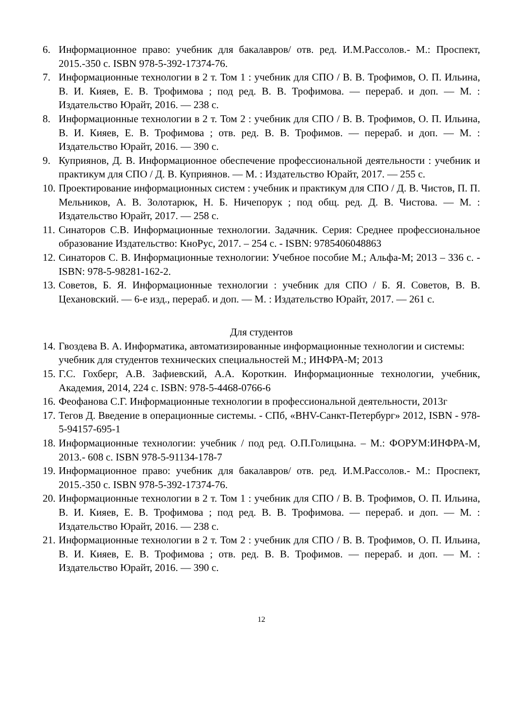6. Информационное право: учебник для бакалавров/ отв. ред. И.М.Рассолов.- М.: Проспект, 2015.-350 с. ISBN 978-5-392-17374-76.
7. Информационные технологии в 2 т. Том 1 : учебник для СПО / В. В. Трофимов, О. П. Ильина, В. И. Кияев, Е. В. Трофимова ; под ред. В. В. Трофимова. — перераб. и доп. — М. : Издательство Юрайт, 2016. — 238 с.
8. Информационные технологии в 2 т. Том 2 : учебник для СПО / В. В. Трофимов, О. П. Ильина, В. И. Кияев, Е. В. Трофимова ; отв. ред. В. В. Трофимов. — перераб. и доп. — М. : Издательство Юрайт, 2016. — 390 с.
9. Куприянов, Д. В. Информационное обеспечение профессиональной деятельности : учебник и практикум для СПО / Д. В. Куприянов. — М. : Издательство Юрайт, 2017. — 255 с.
10. Проектирование информационных систем : учебник и практикум для СПО / Д. В. Чистов, П. П. Мельников, А. В. Золотарюк, Н. Б. Ничепорук ; под общ. ред. Д. В. Чистова. — М. : Издательство Юрайт, 2017. — 258 с.
11. Синаторов С.В. Информационные технологии. Задачник. Серия: Среднее профессиональное образование Издательство: КноРус, 2017. – 254 с. - ISBN: 9785406048863
12. Синаторов С. В. Информационные технологии: Учебное пособие М.; Альфа-М; 2013 – 336 с. - ISBN: 978-5-98281-162-2.
13. Советов, Б. Я. Информационные технологии : учебник для СПО / Б. Я. Советов, В. В. Цехановский. — 6-е изд., перераб. и доп. — М. : Издательство Юрайт, 2017. — 261 с.
Для студентов
14. Гвоздева В. А. Информатика, автоматизированные информационные технологии и системы: учебник для студентов технических специальностей М.; ИНФРА-М; 2013
15. Г.С. Гохберг, А.В. Зафиевский, А.А. Короткин. Информационные технологии, учебник, Академия, 2014, 224 с. ISBN: 978-5-4468-0766-6
16. Феофанова С.Г. Информационные технологии в профессиональной деятельности, 2013г
17. Тегов Д. Введение в операционные системы. - СПб, «BHV-Санкт-Петербург» 2012, ISBN - 978-5-94157-695-1
18. Информационные технологии: учебник / под ред. О.П.Голицына. – М.: ФОРУМ:ИНФРА-М, 2013.- 608 с. ISBN 978-5-91134-178-7
19. Информационное право: учебник для бакалавров/ отв. ред. И.М.Рассолов.- М.: Проспект, 2015.-350 с. ISBN 978-5-392-17374-76.
20. Информационные технологии в 2 т. Том 1 : учебник для СПО / В. В. Трофимов, О. П. Ильина, В. И. Кияев, Е. В. Трофимова ; под ред. В. В. Трофимова. — перераб. и доп. — М. : Издательство Юрайт, 2016. — 238 с.
21. Информационные технологии в 2 т. Том 2 : учебник для СПО / В. В. Трофимов, О. П. Ильина, В. И. Кияев, Е. В. Трофимова ; отв. ред. В. В. Трофимов. — перераб. и доп. — М. : Издательство Юрайт, 2016. — 390 с.
12